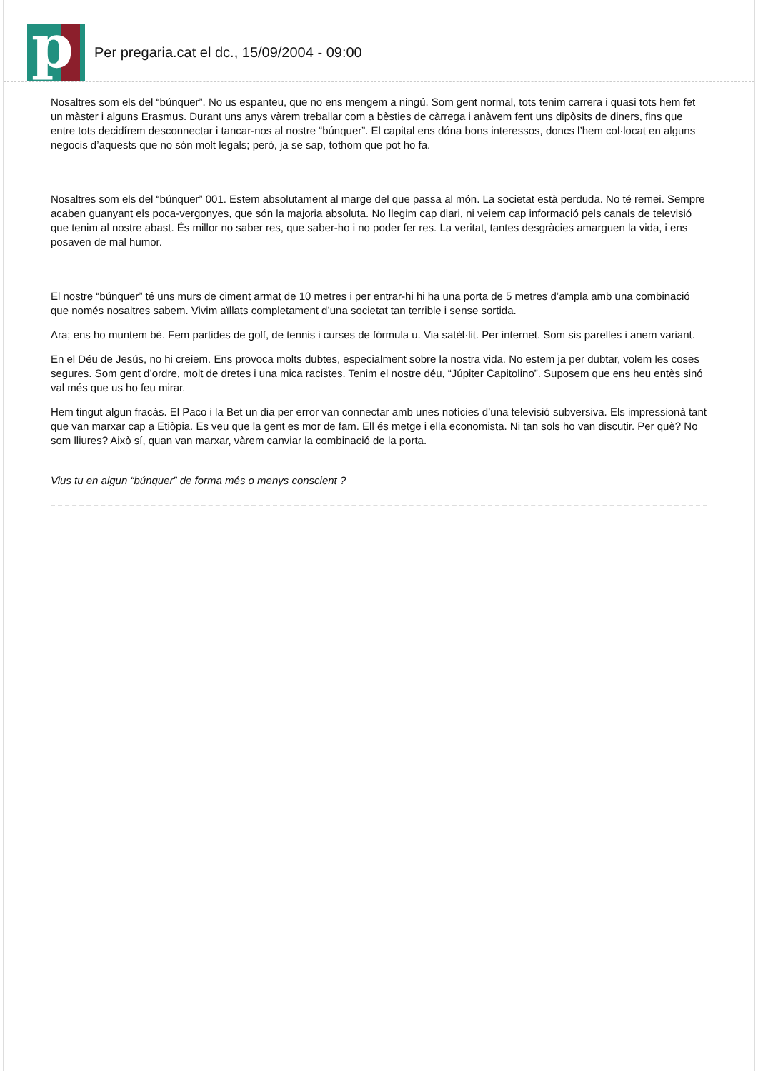p
Per pregaria.cat el dc., 15/09/2004 - 09:00
Nosaltres som els del “búnquer”. No us espanteu, que no ens mengem a ningú. Som gent normal, tots tenim carrera i quasi tots hem fet un màster i alguns Erasmus. Durant uns anys vàrem treballar com a bèsties de càrrega i anàvem fent uns dipòsits de diners, fins que entre tots decidírem desconnectar i tancar-nos al nostre “búnquer”. El capital ens dóna bons interessos, doncs l’hem col·locat en alguns negocis d’aquests que no són molt legals; però, ja se sap, tothom que pot ho fa.
Nosaltres som els del “búnquer” 001. Estem absolutament al marge del que passa al món. La societat està perduda. No té remei. Sempre acaben guanyant els poca-vergonyes, que són la majoria absoluta. No llegim cap diari, ni veiem cap informació pels canals de televisió que tenim al nostre abast. És millor no saber res, que saber-ho i no poder fer res. La veritat, tantes desgràcies amarguen la vida, i ens posaven de mal humor.
El nostre “búnquer” té uns murs de ciment armat de 10 metres i per entrar-hi hi ha una porta de 5 metres d’ampla amb una combinació que només nosaltres sabem. Vivim aïllats completament d’una societat tan terrible i sense sortida.
Ara; ens ho muntem bé. Fem partides de golf, de tennis i curses de fórmula u. Via satèl·lit. Per internet. Som sis parelles i anem variant.
En el Déu de Jesús, no hi creiem. Ens provoca molts dubtes, especialment sobre la nostra vida. No estem ja per dubtar, volem les coses segures. Som gent d’ordre, molt de dretes i una mica racistes. Tenim el nostre déu, “Júpiter Capitolino”. Suposem que ens heu entès sinó val més que us ho feu mirar.
Hem tingut algun fracàs. El Paco i la Bet un dia per error van connectar amb unes notícies d’una televisió subversiva. Els impressionà tant que van marxar cap a Etiòpia. Es veu que la gent es mor de fam. Ell és metge i ella economista. Ni tan sols ho van discutir. Per què? No som lliures? Això sí, quan van marxar, vàrem canviar la combinació de la porta.
Vius tu en algun “búnquer” de forma més o menys conscient ?